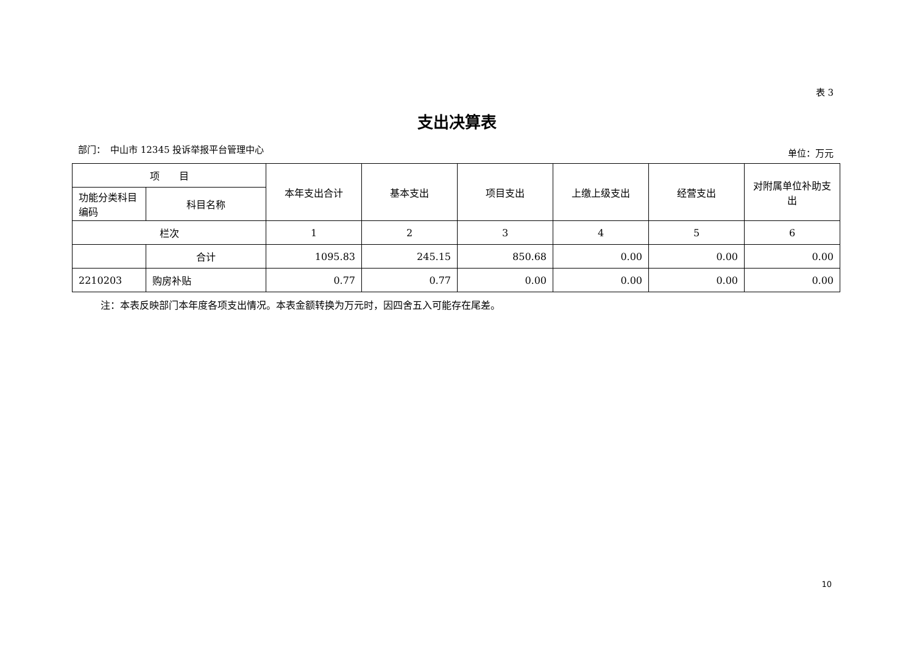表 3
支出决算表
部门：　中山市 12345 投诉举报平台管理中心 单位：万元
| 项 目 | | 本年支出合计 | 基本支出 | 项目支出 | 上缴上级支出 | 经营支出 | 对附属单位补助支出 |
| --- | --- | --- | --- | --- | --- | --- | --- |
| 功能分类科目编码 | 科目名称 | | | | | | |
| 栏次 | | 1 | 2 | 3 | 4 | 5 | 6 |
| | 合计 | 1095.83 | 245.15 | 850.68 | 0.00 | 0.00 | 0.00 |
| 2210203 | 购房补贴 | 0.77 | 0.77 | 0.00 | 0.00 | 0.00 | 0.00 |
注：本表反映部门本年度各项支出情况。本表金额转换为万元时，因四舍五入可能存在尾差。
10